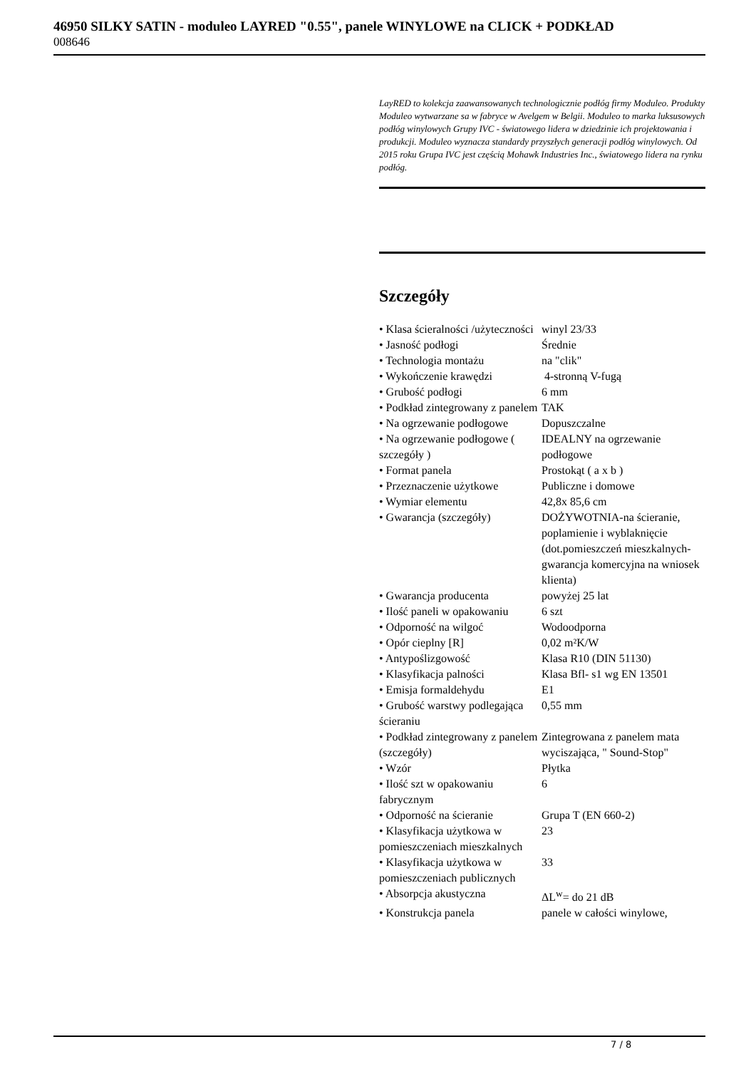46950 SILKY SATIN - moduleo LAYRED "0.55", panele WINYLOWE na CLICK + PODKŁAD
008646
LayRED to kolekcja zaawansowanych technologicznie podłóg firmy Moduleo. Produkty Moduleo wytwarzane sa w fabryce w Avelgem w Belgii. Moduleo to marka luksusowych podłóg winylowych Grupy IVC - światowego lidera w dziedzinie ich projektowania i produkcji. Moduleo wyznacza standardy przyszłych generacji podłóg winylowych. Od 2015 roku Grupa IVC jest częścią Mohawk Industries Inc., światowego lidera na rynku podłóg.
Szczegóły
| • Klasa ścieralności /użyteczności | winyl 23/33 |
| • Jasność podłogi | Średnie |
| • Technologia montażu | na "clik" |
| • Wykończenie krawędzi | 4-stronną V-fugą |
| • Grubość podłogi | 6 mm |
| • Podkład zintegrowany z panelem | TAK |
| • Na ogrzewanie podłogowe | Dopuszczalne |
| • Na ogrzewanie podłogowe ( szczegóły ) | IDEALNY na ogrzewanie podłogowe |
| • Format panela | Prostokąt ( a x b ) |
| • Przeznaczenie użytkowe | Publiczne i domowe |
| • Wymiar elementu | 42,8x 85,6 cm |
| • Gwarancja (szczegóły) | DOŻYWOTNIA-na ścieranie, poplamienie i wyblaknięcie (dot.pomieszczeń mieszkalnych-gwarancja komercyjna na wniosek klienta) |
| • Gwarancja producenta | powyżej 25 lat |
| • Ilość paneli w opakowaniu | 6 szt |
| • Odporność na wilgoć | Wodoodporna |
| • Opór cieplny [R] | 0,02 m²K/W |
| • Antypoślizgowość | Klasa R10 (DIN 51130) |
| • Klasyfikacja palności | Klasa Bfl- s1 wg EN 13501 |
| • Emisja formaldehydu | E1 |
| • Grubość warstwy podlegająca ścieraniu | 0,55 mm |
| • Podkład zintegrowany z panelem (szczegóły) | Zintegrowana z panelem mata wyciszająca, " Sound-Stop" |
| • Wzór | Płytka |
| • Ilość szt w opakowaniu fabrycznym | 6 |
| • Odporność na ścieranie | Grupa T (EN 660-2) |
| • Klasyfikacja użytkowa w pomieszczeniach mieszkalnych | 23 |
| • Klasyfikacja użytkowa w pomieszczeniach publicznych | 33 |
| • Absorpcja akustyczna | ΔL<sup>w</sup>= do 21 dB |
| • Konstrukcja panela | panele w całości winylowe, |
7 / 8